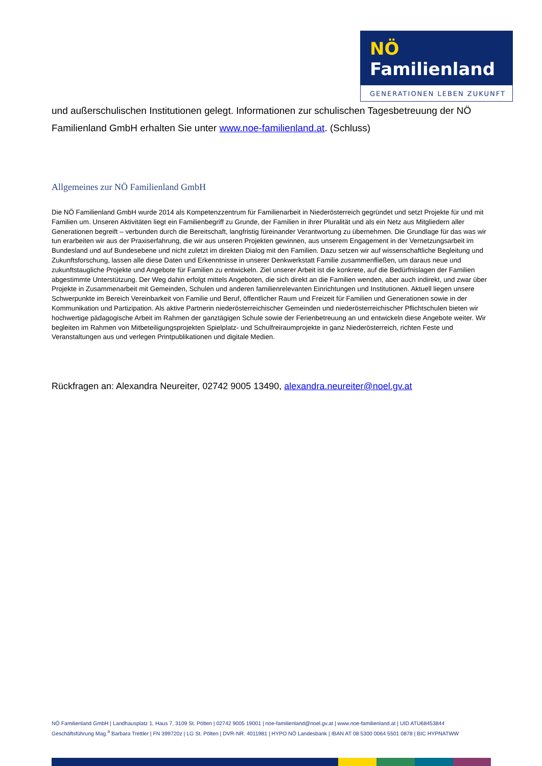NÖ Familienland
GENERATIONEN LEBEN ZUKUNFT
und außerschulischen Institutionen gelegt. Informationen zur schulischen Tagesbetreuung der NÖ Familienland GmbH erhalten Sie unter www.noe-familienland.at. (Schluss)
Allgemeines zur NÖ Familienland GmbH
Die NÖ Familienland GmbH wurde 2014 als Kompetenzzentrum für Familienarbeit in Niederösterreich gegründet und setzt Projekte für und mit Familien um. Unseren Aktivitäten liegt ein Familienbegriff zu Grunde, der Familien in ihrer Pluralität und als ein Netz aus Mitgliedern aller Generationen begreift – verbunden durch die Bereitschaft, langfristig füreinander Verantwortung zu übernehmen. Die Grundlage für das was wir tun erarbeiten wir aus der Praxiserfahrung, die wir aus unseren Projekten gewinnen, aus unserem Engagement in der Vernetzungsarbeit im Bundesland und auf Bundesebene und nicht zuletzt im direkten Dialog mit den Familien. Dazu setzen wir auf wissenschaftliche Begleitung und Zukunftsforschung, lassen alle diese Daten und Erkenntnisse in unserer Denkwerkstatt Familie zusammenfließen, um daraus neue und zukunftstaugliche Projekte und Angebote für Familien zu entwickeln. Ziel unserer Arbeit ist die konkrete, auf die Bedürfnislagen der Familien abgestimmte Unterstützung. Der Weg dahin erfolgt mittels Angeboten, die sich direkt an die Familien wenden, aber auch indirekt, und zwar über Projekte in Zusammenarbeit mit Gemeinden, Schulen und anderen familienrelevanten Einrichtungen und Institutionen. Aktuell liegen unsere Schwerpunkte im Bereich Vereinbarkeit von Familie und Beruf, öffentlicher Raum und Freizeit für Familien und Generationen sowie in der Kommunikation und Partizipation. Als aktive Partnerin niederösterreichischer Gemeinden und niederösterreichischer Pflichtschulen bieten wir hochwertige pädagogische Arbeit im Rahmen der ganztägigen Schule sowie der Ferienbetreuung an und entwickeln diese Angebote weiter. Wir begleiten im Rahmen von Mitbeteiligungsprojekten Spielplatz- und Schulfreiraumprojekte in ganz Niederösterreich, richten Feste und Veranstaltungen aus und verlegen Printpublikationen und digitale Medien.
Rückfragen an: Alexandra Neureiter, 02742 9005 13490, alexandra.neureiter@noel.gv.at
NÖ Familienland GmbH | Landhausplatz 1, Haus 7, 3109 St. Pölten | 02742 9005 19001 | noe-familienland@noel.gv.at | www.noe-familienland.at | UID ATU68453844
Geschäftsführung Mag.<sup>a</sup> Barbara Trettler | FN 399720z | LG St. Pölten | DVR-NR. 4011981 | HYPO NÖ Landesbank | IBAN AT 08 5300 0064 5501 0878 | BIC HYPNATWW